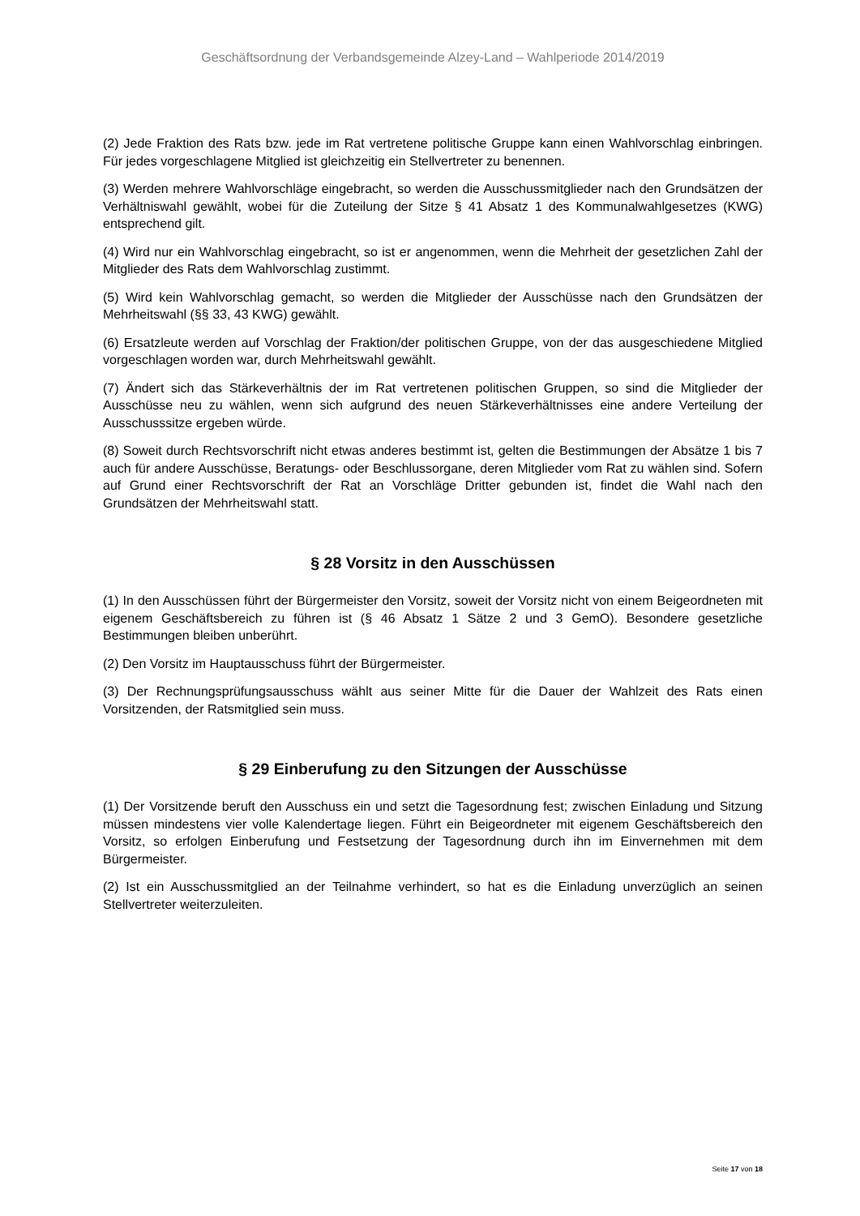Geschäftsordnung der Verbandsgemeinde Alzey-Land – Wahlperiode 2014/2019
(2) Jede Fraktion des Rats bzw. jede im Rat vertretene politische Gruppe kann einen Wahl­vorschlag einbringen. Für jedes vorgeschlagene Mitglied ist gleichzeitig ein Stellvertreter zu benennen.
(3) Werden mehrere Wahlvorschläge eingebracht, so werden die Ausschussmitglieder nach den Grundsätzen der Verhältniswahl gewählt, wobei für die Zuteilung der Sitze § 41 Absatz 1 des Kommunalwahlgesetzes (KWG) entsprechend gilt.
(4) Wird nur ein Wahlvorschlag eingebracht, so ist er angenommen, wenn die Mehrheit der gesetzlichen Zahl der Mitglieder des Rats dem Wahlvorschlag zustimmt.
(5) Wird kein Wahlvorschlag gemacht, so werden die Mitglieder der Ausschüsse nach den Grundsätzen der Mehrheitswahl (§§ 33, 43 KWG) gewählt.
(6) Ersatzleute werden auf Vorschlag der Fraktion/der politischen Gruppe, von der das aus­geschiedene Mitglied vorgeschlagen worden war, durch Mehrheitswahl gewählt.
(7) Ändert sich das Stärkeverhältnis der im Rat vertretenen politischen Gruppen, so sind die Mitglieder der Ausschüsse neu zu wählen, wenn sich aufgrund des neuen Stärkeverhältnis­ses eine andere Verteilung der Ausschusssitze ergeben würde.
(8) Soweit durch Rechtsvorschrift nicht etwas anderes bestimmt ist, gelten die Bestimmun­gen der Absätze 1 bis 7 auch für andere Ausschüsse, Beratungs- oder Beschlussorgane, deren Mitglieder vom Rat zu wählen sind. Sofern auf Grund einer Rechtsvorschrift der Rat an Vorschläge Dritter gebunden ist, findet die Wahl nach den Grundsätzen der Mehrheitswahl statt.
§ 28 Vorsitz in den Ausschüssen
(1) In den Ausschüssen führt der Bürgermeister den Vorsitz, soweit der Vorsitz nicht von einem Beigeordneten mit eigenem Geschäftsbereich zu führen ist (§ 46 Absatz 1 Sätze 2 und 3 GemO). Besondere gesetzliche Bestimmungen bleiben unberührt.
(2) Den Vorsitz im Hauptausschuss führt der Bürgermeister.
(3) Der Rechnungsprüfungsausschuss wählt aus seiner Mitte für die Dauer der Wahlzeit des Rats einen Vorsitzenden, der Ratsmitglied sein muss.
§ 29 Einberufung zu den Sitzungen der Ausschüsse
(1) Der Vorsitzende beruft den Ausschuss ein und setzt die Tagesordnung fest; zwischen Einladung und Sitzung müssen mindestens vier volle Kalendertage liegen. Führt ein Beige­ordneter mit eigenem Geschäftsbereich den Vorsitz, so erfolgen Einberufung und Festset­zung der Tagesordnung durch ihn im Einvernehmen mit dem Bürgermeister.
(2) Ist ein Ausschussmitglied an der Teilnahme verhindert, so hat es die Einladung unverzüg­lich an seinen Stellvertreter weiterzuleiten.
Seite 17 von 18